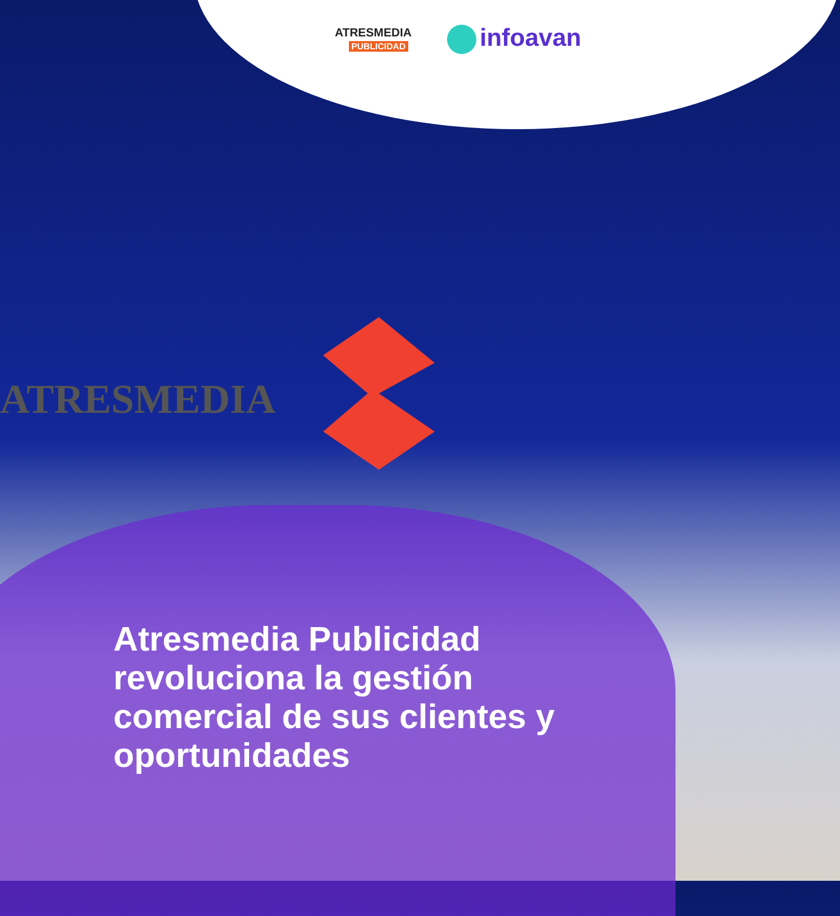ATRESMEDIA
ATRESMEDIA
PUBLICIDAD
infoavan
Atresmedia Publicidad revoluciona la gestión comercial de sus clientes y oportunidades